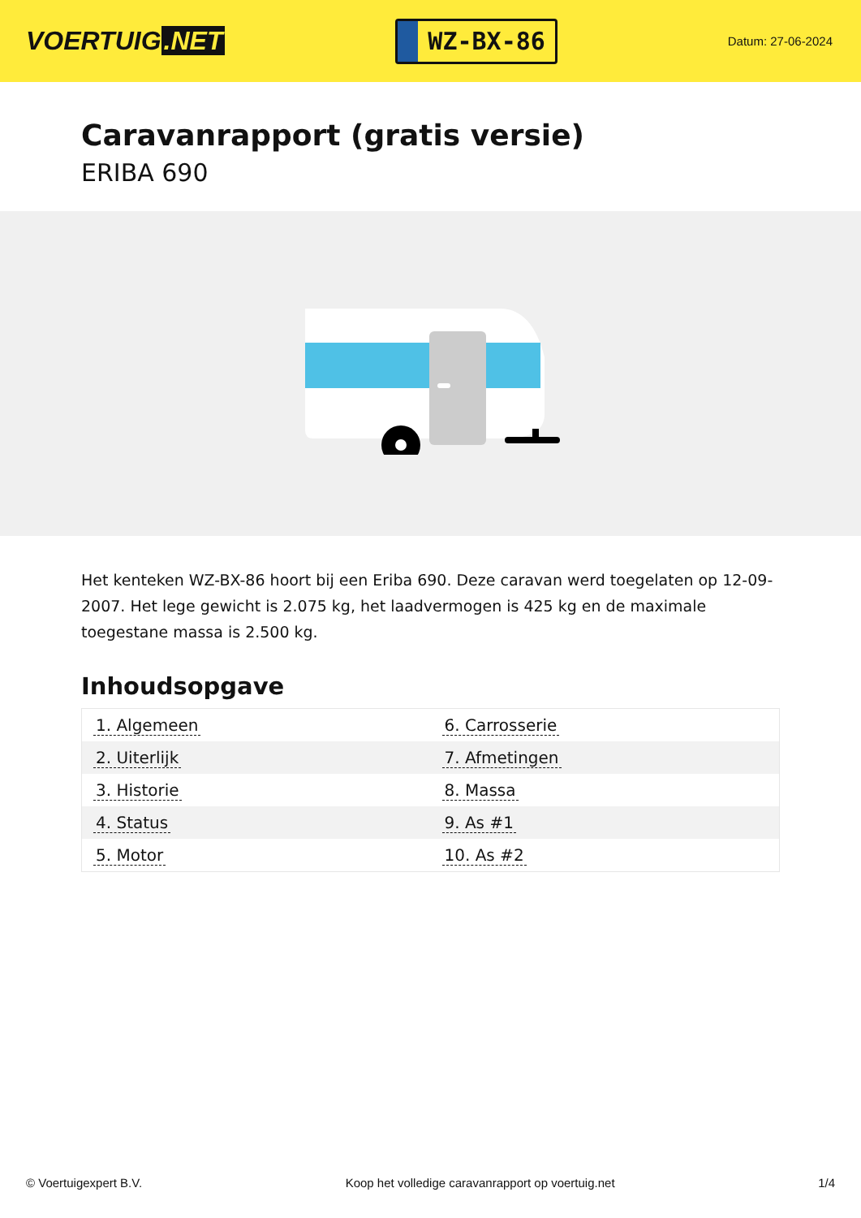VOERTUIG.NET
WZ-BX-86
Datum: 27-06-2024
Caravanrapport (gratis versie)
ERIBA 690
Het kenteken WZ-BX-86 hoort bij een Eriba 690. Deze caravan werd toegelaten op 12-09-2007. Het lege gewicht is 2.075 kg, het laadvermogen is 425 kg en de maximale toegestane massa is 2.500 kg.
Inhoudsopgave
| 1. Algemeen | 6. Carrosserie |
| 2. Uiterlijk | 7. Afmetingen |
| 3. Historie | 8. Massa |
| 4. Status | 9. As #1 |
| 5. Motor | 10. As #2 |
© Voertuigexpert B.V. Koop het volledige caravanrapport op voertuig.net 1/4